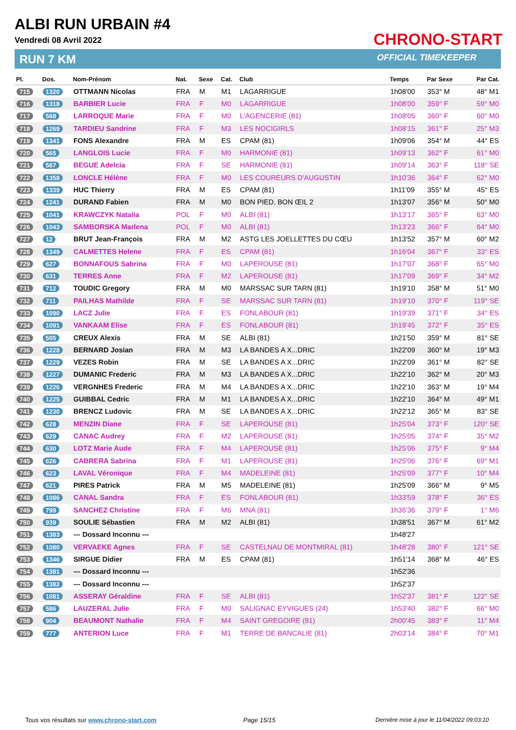ALBI RUN URBAIN #4
Vendredi 08 Avril 2022
RUN 7 KM
CHRONO-START
OFFICIAL TIMEKEEPER
| Pl. | Dos. | Nom-Prénom | Nat. | Sexe | Cat. | Club | Temps | Par Sexe | Par Cat. |
| --- | --- | --- | --- | --- | --- | --- | --- | --- | --- |
| 715 | 1320 | OTTMANN Nicolas | FRA | M | M1 | LAGARRIGUE | 1h08'00 | 353° M | 48° M1 |
| 716 | 1318 | BARBIER Lucie | FRA | F | M0 | LAGARRIGUE | 1h08'00 | 359° F | 59° M0 |
| 717 | 568 | LARROQUE Marie | FRA | F | M0 | L'AGENCERIE (81) | 1h08'05 | 360° F | 60° M0 |
| 718 | 1269 | TARDIEU Sandrine | FRA | F | M3 | LES NOCIGIRLS | 1h08'15 | 361° F | 25° M3 |
| 719 | 1341 | FONS Alexandre | FRA | M | ES | CPAM (81) | 1h09'06 | 354° M | 44° ES |
| 720 | 565 | LANGLOIS Lucie | FRA | F | M0 | HARMONIE (81) | 1h09'13 | 362° F | 61° M0 |
| 721 | 567 | BEGUE Adelcia | FRA | F | SE | HARMONIE (81) | 1h09'14 | 363° F | 118° SE |
| 722 | 1358 | LONCLE Hélène | FRA | F | M0 | LES COUREURS D'AUGUSTIN | 1h10'36 | 364° F | 62° M0 |
| 723 | 1339 | HUC Thierry | FRA | M | ES | CPAM (81) | 1h11'09 | 355° M | 45° ES |
| 724 | 1241 | DURAND Fabien | FRA | M | M0 | BON PIED, BON ŒIL 2 | 1h13'07 | 356° M | 50° M0 |
| 725 | 1041 | KRAWCZYK Natalia | POL | F | M0 | ALBI (81) | 1h13'17 | 365° F | 63° M0 |
| 726 | 1043 | SAMBORSKA Marlena | POL | F | M0 | ALBI (81) | 1h13'23 | 366° F | 64° M0 |
| 727 | 12 | BRUT Jean-François | FRA | M | M2 | ASTG LES JOELLETTES DU CŒU | 1h13'52 | 357° M | 60° M2 |
| 728 | 1349 | CALMETTES Helene | FRA | F | ES | CPAM (81) | 1h16'04 | 367° F | 33° ES |
| 729 | 627 | BONNAFOUS Sabrina | FRA | F | M0 | LAPEROUSE (81) | 1h17'07 | 368° F | 65° M0 |
| 730 | 631 | TERRES Anne | FRA | F | M2 | LAPEROUSE (81) | 1h17'09 | 369° F | 34° M2 |
| 731 | 712 | TOUDIC Gregory | FRA | M | M0 | MARSSAC SUR TARN (81) | 1h19'10 | 358° M | 51° M0 |
| 732 | 711 | PAILHAS Mathilde | FRA | F | SE | MARSSAC SUR TARN (81) | 1h19'10 | 370° F | 119° SE |
| 733 | 1090 | LACZ Julie | FRA | F | ES | FONLABOUR (81) | 1h19'39 | 371° F | 34° ES |
| 734 | 1091 | VANKAAM Elise | FRA | F | ES | FONLABOUR (81) | 1h19'45 | 372° F | 35° ES |
| 735 | 505 | CREUX Alexis | FRA | M | SE | ALBI (81) | 1h21'50 | 359° M | 81° SE |
| 736 | 1228 | BERNARD Josian | FRA | M | M3 | LA BANDES A X...DRIC | 1h22'09 | 360° M | 19° M3 |
| 737 | 1229 | VEZES Robin | FRA | M | SE | LA BANDES A X...DRIC | 1h22'09 | 361° M | 82° SE |
| 738 | 1227 | DUMANIC Frederic | FRA | M | M3 | LA BANDES A X...DRIC | 1h22'10 | 362° M | 20° M3 |
| 739 | 1226 | VERGNHES Frederic | FRA | M | M4 | LA BANDES A X...DRIC | 1h22'10 | 363° M | 19° M4 |
| 740 | 1225 | GUIBBAL Cedric | FRA | M | M1 | LA BANDES A X...DRIC | 1h22'10 | 364° M | 49° M1 |
| 741 | 1230 | BRENCZ Ludovic | FRA | M | SE | LA BANDES A X...DRIC | 1h22'12 | 365° M | 83° SE |
| 742 | 628 | MENZIN Diane | FRA | F | SE | LAPEROUSE (81) | 1h25'04 | 373° F | 120° SE |
| 743 | 629 | CANAC Audrey | FRA | F | M2 | LAPEROUSE (81) | 1h25'05 | 374° F | 35° M2 |
| 744 | 630 | LOTZ Marie Aude | FRA | F | M4 | LAPEROUSE (81) | 1h25'06 | 375° F | 9° M4 |
| 745 | 626 | CABRERA Sabrina | FRA | F | M1 | LAPEROUSE (81) | 1h25'06 | 376° F | 69° M1 |
| 746 | 623 | LAVAL Véronique | FRA | F | M4 | MADELEINE (81) | 1h25'09 | 377° F | 10° M4 |
| 747 | 621 | PIRES Patrick | FRA | M | M5 | MADELEINE (81) | 1h25'09 | 366° M | 9° M5 |
| 748 | 1086 | CANAL Sandra | FRA | F | ES | FONLABOUR (81) | 1h33'59 | 378° F | 36° ES |
| 749 | 799 | SANCHEZ Christine | FRA | F | M6 | MNA (81) | 1h36'36 | 379° F | 1° M6 |
| 750 | 939 | SOULIE Sébastien | FRA | M | M2 | ALBI (81) | 1h38'51 | 367° M | 61° M2 |
| 751 | 1383 | --- Dossard Inconnu --- | | | | | 1h48'27 | | |
| 752 | 1080 | VERVAEKE Agnes | FRA | F | SE | CASTELNAU DE MONTMIRAL (81) | 1h48'28 | 380° F | 121° SE |
| 753 | 1346 | SIRGUE Didier | FRA | M | ES | CPAM (81) | 1h51'14 | 368° M | 46° ES |
| 754 | 1381 | --- Dossard Inconnu --- | | | | | 1h52'36 | | |
| 755 | 1382 | --- Dossard Inconnu --- | | | | | 1h52'37 | | |
| 756 | 1081 | ASSERAY Géraldine | FRA | F | SE | ALBI (81) | 1h52'37 | 381° F | 122° SE |
| 757 | 586 | LAUZERAL Julie | FRA | F | M0 | SALIGNAC EYVIGUES (24) | 1h53'40 | 382° F | 66° M0 |
| 758 | 904 | BEAUMONT Nathalie | FRA | F | M4 | SAINT GREGOIRE (81) | 2h00'45 | 383° F | 11° M4 |
| 759 | 777 | ANTERION Luce | FRA | F | M1 | TERRE DE BANCALIE (81) | 2h03'14 | 384° F | 70° M1 |
Tous vos résultats sur www.chrono-start.com
Page 15/15
Dernière mise à jour le 11/04/2022 09:03:10